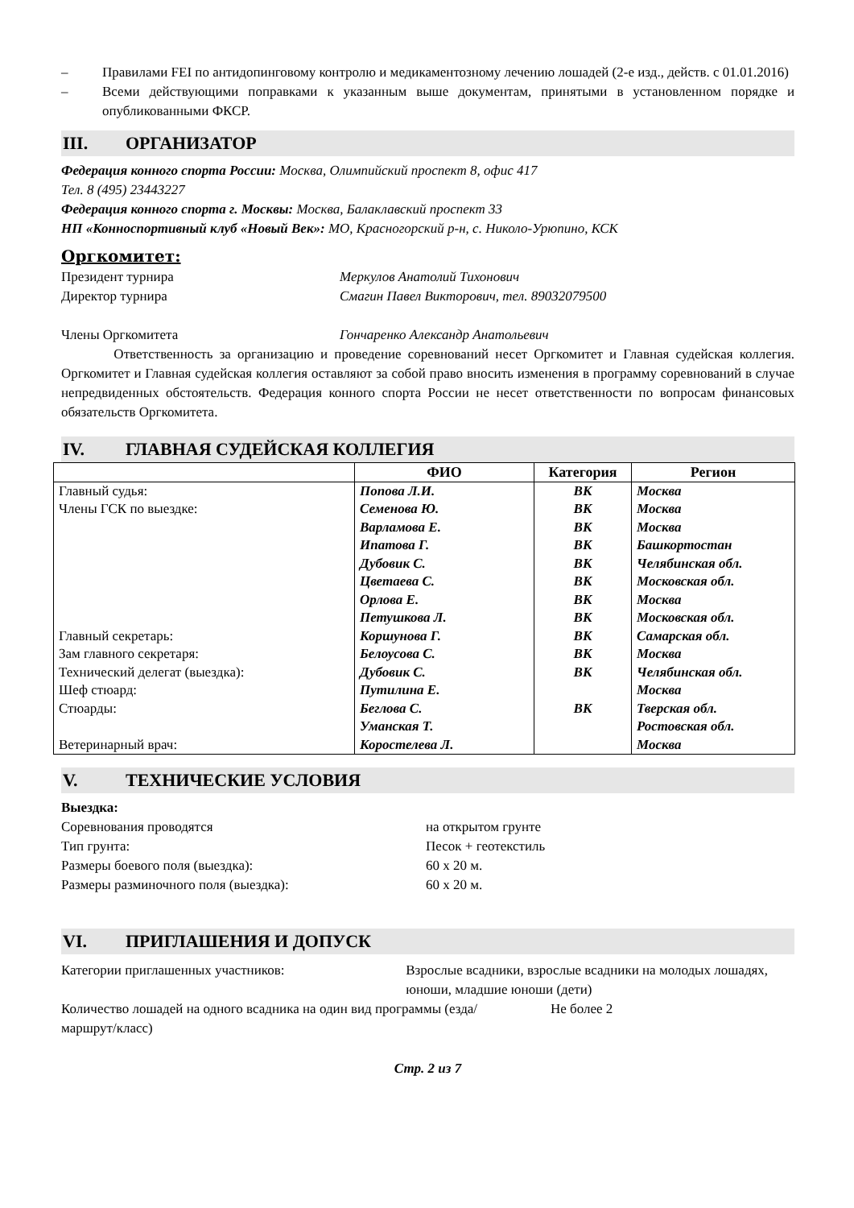– Правилами FEI по антидопинговому контролю и медикаментозному лечению лошадей (2-е изд., действ. с 01.01.2016)
– Всеми действующими поправками к указанным выше документам, принятыми в установленном порядке и опубликованными ФКСР.
III. ОРГАНИЗАТОР
Федерация конного спорта России: Москва, Олимпийский проспект 8, офис 417
Тел. 8 (495) 23443227
Федерация конного спорта г. Москвы: Москва, Балаклавский проспект 33
НП «Конноспортивный клуб «Новый Век»: МО, Красногорский р-н, с. Николо-Урюпино, КСК
Оргкомитет:
Президент турнира Меркулов Анатолий Тихонович
Директор турнира Смагин Павел Викторович, тел. 89032079500
Члены Оргкомитета Гончаренко Александр Анатольевич
Ответственность за организацию и проведение соревнований несет Оргкомитет и Главная судейская коллегия. Оргкомитет и Главная судейская коллегия оставляют за собой право вносить изменения в программу соревнований в случае непредвиденных обстоятельств. Федерация конного спорта России не несет ответственности по вопросам финансовых обязательств Оргкомитета.
IV. ГЛАВНАЯ СУДЕЙСКАЯ КОЛЛЕГИЯ
| | ФИО | Категория | Регион |
| --- | --- | --- | --- |
| Главный судья: | Попова Л.И. | ВК | Москва |
| Члены ГСК по выездке: | Семенова Ю. | ВК | Москва |
| | Варламова Е. | ВК | Москва |
| | Ипатова Г. | ВК | Башкортостан |
| | Дубовик С. | ВК | Челябинская обл. |
| | Цветаева С. | ВК | Московская обл. |
| | Орлова Е. | ВК | Москва |
| | Петушкова Л. | ВК | Московская обл. |
| Главный секретарь: | Коршунова Г. | ВК | Самарская обл. |
| Зам главного секретаря: | Белоусова С. | ВК | Москва |
| Технический делегат (выездка): | Дубовик С. | ВК | Челябинская обл. |
| Шеф стюард: | Путилина Е. | | Москва |
| Стюарды: | Беглова С. | ВК | Тверская обл. |
| | Уманская Т. | | Ростовская обл. |
| Ветеринарный врач: | Коростелева Л. | | Москва |
V. ТЕХНИЧЕСКИЕ УСЛОВИЯ
Выездка:
Соревнования проводятся на открытом грунте
Тип грунта: Песок + геотекстиль
Размеры боевого поля (выездка): 60 х 20 м.
Размеры разминочного поля (выездка): 60 х 20 м.
VI. ПРИГЛАШЕНИЯ И ДОПУСК
Категории приглашенных участников: Взрослые всадники, взрослые всадники на молодых лошадях, юноши, младшие юноши (дети)
Количество лошадей на одного всадника на один вид программы (езда/маршрут/класс) Не более 2
Стр. 2 из 7